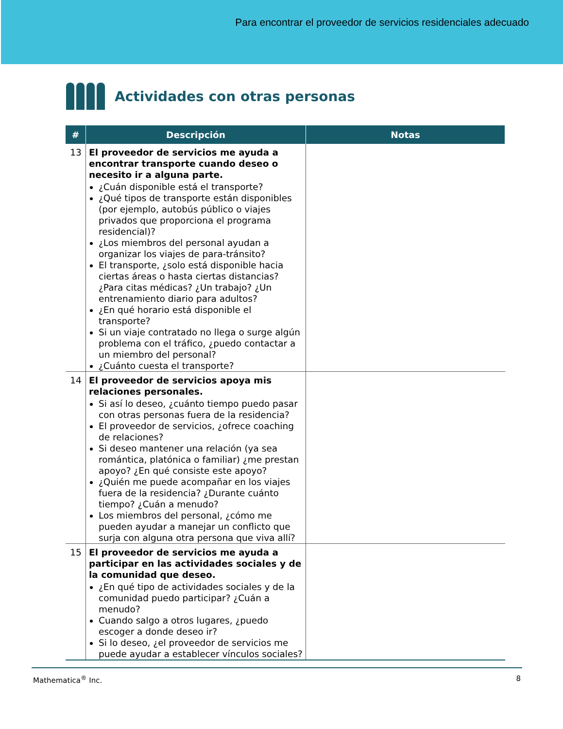Para encontrar el proveedor de servicios residenciales adecuado
Actividades con otras personas
| # | Descripción | Notas |
| --- | --- | --- |
| 13 | El proveedor de servicios me ayuda a encontrar transporte cuando deseo o necesito ir a alguna parte. ¿Cuán disponible está el transporte? ¿Qué tipos de transporte están disponibles (por ejemplo, autobús público o viajes privados que proporciona el programa residencial)? ¿Los miembros del personal ayudan a organizar los viajes de para-tránsito? El transporte, ¿solo está disponible hacia ciertas áreas o hasta ciertas distancias? ¿Para citas médicas? ¿Un trabajo? ¿Un entrenamiento diario para adultos? ¿En qué horario está disponible el transporte? Si un viaje contratado no llega o surge algún problema con el tráfico, ¿puedo contactar a un miembro del personal? ¿Cuánto cuesta el transporte? | |
| 14 | El proveedor de servicios apoya mis relaciones personales. Si así lo deseo, ¿cuánto tiempo puedo pasar con otras personas fuera de la residencia? El proveedor de servicios, ¿ofrece coaching de relaciones? Si deseo mantener una relación (ya sea romántica, platónica o familiar) ¿me prestan apoyo? ¿En qué consiste este apoyo? ¿Quién me puede acompañar en los viajes fuera de la residencia? ¿Durante cuánto tiempo? ¿Cuán a menudo? Los miembros del personal, ¿cómo me pueden ayudar a manejar un conflicto que surja con alguna otra persona que viva allí? | |
| 15 | El proveedor de servicios me ayuda a participar en las actividades sociales y de la comunidad que deseo. ¿En qué tipo de actividades sociales y de la comunidad puedo participar? ¿Cuán a menudo? Cuando salgo a otros lugares, ¿puedo escoger a donde deseo ir? Si lo deseo, ¿el proveedor de servicios me puede ayudar a establecer vínculos sociales? | |
Mathematica<sup>®</sup> Inc. 8